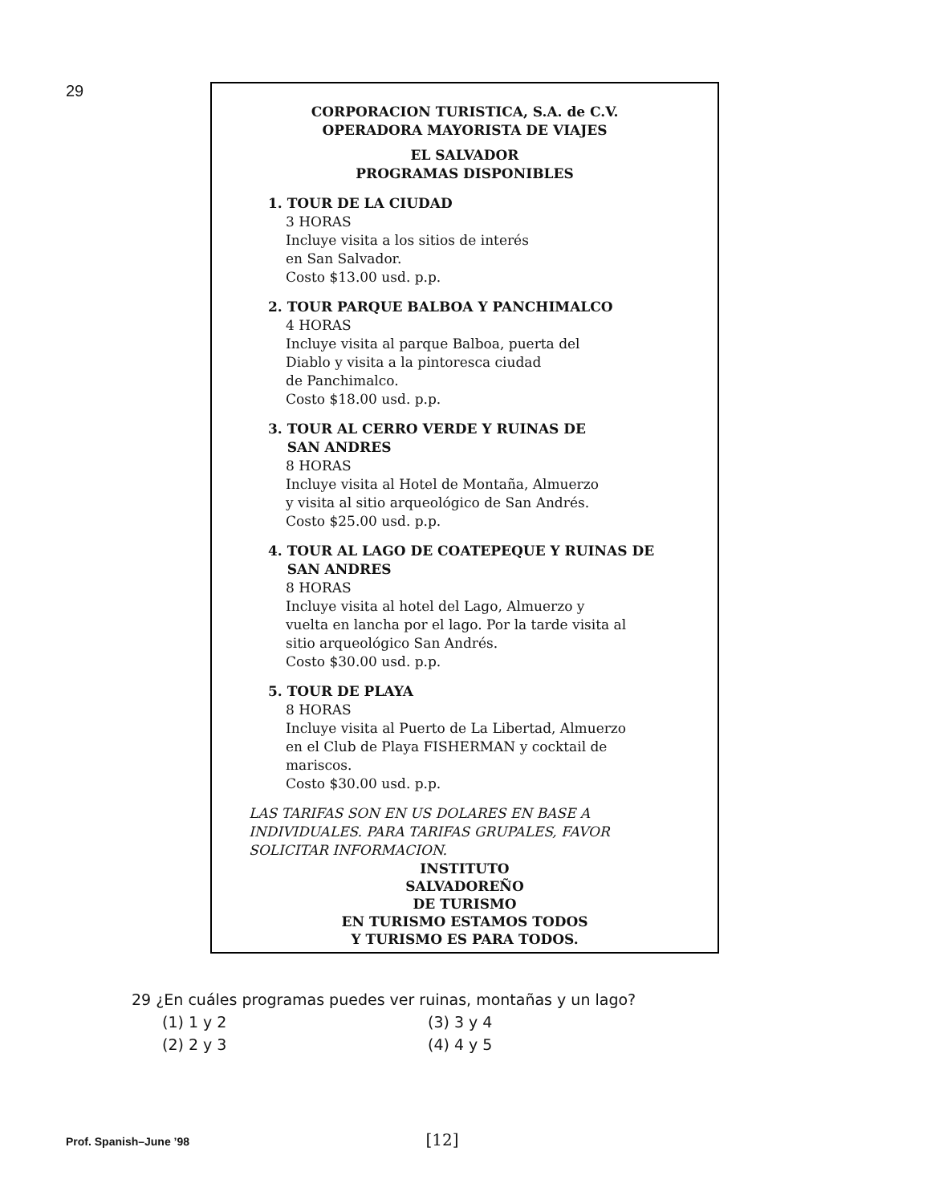29
CORPORACION TURISTICA, S.A. de C.V.
OPERADORA MAYORISTA DE VIAJES
EL SALVADOR
PROGRAMAS DISPONIBLES
1. TOUR DE LA CIUDAD
3 HORAS
Incluye visita a los sitios de interés
en San Salvador.
Costo $13.00 usd. p.p.
2. TOUR PARQUE BALBOA Y PANCHIMALCO
4 HORAS
Incluye visita al parque Balboa, puerta del
Diablo y visita a la pintoresca ciudad
de Panchimalco.
Costo $18.00 usd. p.p.
3. TOUR AL CERRO VERDE Y RUINAS DE
SAN ANDRES
8 HORAS
Incluye visita al Hotel de Montaña, Almuerzo
y visita al sitio arqueológico de San Andrés.
Costo $25.00 usd. p.p.
4. TOUR AL LAGO DE COATEPEQUE Y RUINAS DE
SAN ANDRES
8 HORAS
Incluye visita al hotel del Lago, Almuerzo y
vuelta en lancha por el lago. Por la tarde visita al
sitio arqueológico San Andrés.
Costo $30.00 usd. p.p.
5. TOUR DE PLAYA
8 HORAS
Incluye visita al Puerto de La Libertad, Almuerzo
en el Club de Playa FISHERMAN y cocktail de
mariscos.
Costo $30.00 usd. p.p.
LAS TARIFAS SON EN US DOLARES EN BASE A
INDIVIDUALES. PARA TARIFAS GRUPALES, FAVOR
SOLICITAR INFORMACION.
INSTITUTO
SALVADOREÑO
DE TURISMO
EN TURISMO ESTAMOS TODOS
Y TURISMO ES PARA TODOS.
29 ¿En cuáles programas puedes ver ruinas, montañas y un lago?
(1) 1 y 2 (3) 3 y 4
(2) 2 y 3 (4) 4 y 5
Prof. Spanish–June ’98 [12]